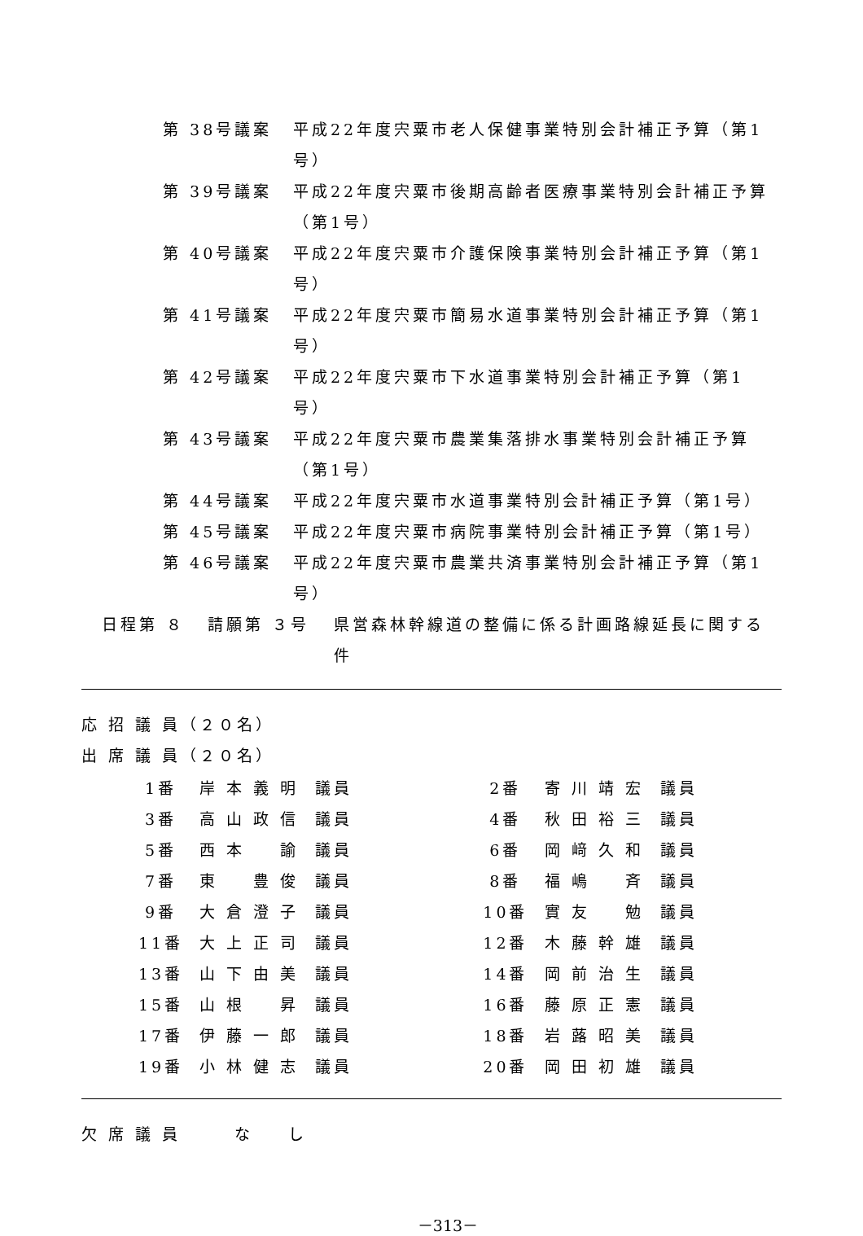第 38号議案 平成22年度宍粟市老人保健事業特別会計補正予算（第1号）
第 39号議案 平成22年度宍粟市後期高齢者医療事業特別会計補正予算（第1号）
第 40号議案 平成22年度宍粟市介護保険事業特別会計補正予算（第1号）
第 41号議案 平成22年度宍粟市簡易水道事業特別会計補正予算（第1号）
第 42号議案 平成22年度宍粟市下水道事業特別会計補正予算（第1号）
第 43号議案 平成22年度宍粟市農業集落排水事業特別会計補正予算（第1号）
第 44号議案 平成22年度宍粟市水道事業特別会計補正予算（第1号）
第 45号議案 平成22年度宍粟市病院事業特別会計補正予算（第1号）
第 46号議案 平成22年度宍粟市農業共済事業特別会計補正予算（第1号）
日程第 ８ 請願第 ３号 県営森林幹線道の整備に係る計画路線延長に関する件
応 招 議 員（２０名）
出 席 議 員（２０名）
| 1番 | 岸 本 義 明 | 議員 | | 2番 | 寄 川 靖 宏 | 議員 |
| 3番 | 高 山 政 信 | 議員 | | 4番 | 秋 田 裕 三 | 議員 |
| 5番 | 西 本 諭 | 議員 | | 6番 | 岡 﨑 久 和 | 議員 |
| 7番 | 東 豊 俊 | 議員 | | 8番 | 福 嶋 斉 | 議員 |
| 9番 | 大 倉 澄 子 | 議員 | | 10番 | 實 友 勉 | 議員 |
| 11番 | 大 上 正 司 | 議員 | | 12番 | 木 藤 幹 雄 | 議員 |
| 13番 | 山 下 由 美 | 議員 | | 14番 | 岡 前 治 生 | 議員 |
| 15番 | 山 根 昇 | 議員 | | 16番 | 藤 原 正 憲 | 議員 |
| 17番 | 伊 藤 一 郎 | 議員 | | 18番 | 岩 蕗 昭 美 | 議員 |
| 19番 | 小 林 健 志 | 議員 | | 20番 | 岡 田 初 雄 | 議員 |
欠 席 議 員 　　 な 　 し
－313－